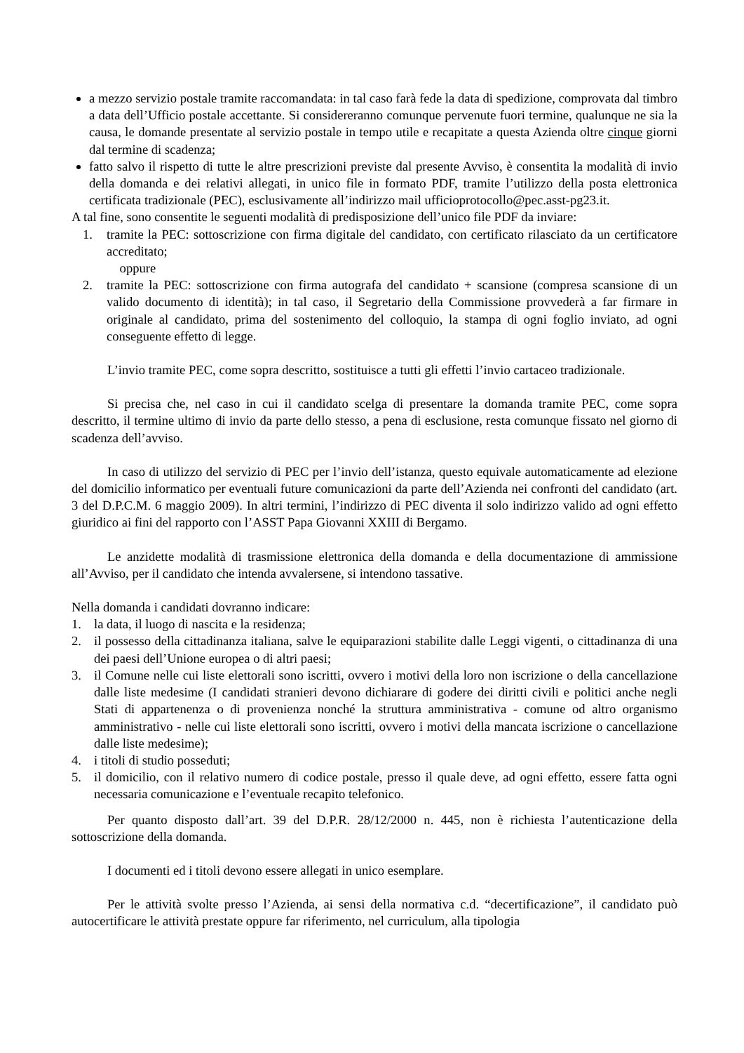a mezzo servizio postale tramite raccomandata: in tal caso farà fede la data di spedizione, comprovata dal timbro a data dell’Ufficio postale accettante. Si considereranno comunque pervenute fuori termine, qualunque ne sia la causa, le domande presentate al servizio postale in tempo utile e recapitate a questa Azienda oltre cinque giorni dal termine di scadenza;
fatto salvo il rispetto di tutte le altre prescrizioni previste dal presente Avviso, è consentita la modalità di invio della domanda e dei relativi allegati, in unico file in formato PDF, tramite l’utilizzo della posta elettronica certificata tradizionale (PEC), esclusivamente all’indirizzo mail ufficioprotocollo@pec.asst-pg23.it.
A tal fine, sono consentite le seguenti modalità di predisposizione dell’unico file PDF da inviare:
1. tramite la PEC: sottoscrizione con firma digitale del candidato, con certificato rilasciato da un certificatore accreditato;
oppure
2. tramite la PEC: sottoscrizione con firma autografa del candidato + scansione (compresa scansione di un valido documento di identità); in tal caso, il Segretario della Commissione provvederà a far firmare in originale al candidato, prima del sostenimento del colloquio, la stampa di ogni foglio inviato, ad ogni conseguente effetto di legge.
L’invio tramite PEC, come sopra descritto, sostituisce a tutti gli effetti l’invio cartaceo tradizionale.
Si precisa che, nel caso in cui il candidato scelga di presentare la domanda tramite PEC, come sopra descritto, il termine ultimo di invio da parte dello stesso, a pena di esclusione, resta comunque fissato nel giorno di scadenza dell’avviso.
In caso di utilizzo del servizio di PEC per l’invio dell’istanza, questo equivale automaticamente ad elezione del domicilio informatico per eventuali future comunicazioni da parte dell’Azienda nei confronti del candidato (art. 3 del D.P.C.M. 6 maggio 2009). In altri termini, l’indirizzo di PEC diventa il solo indirizzo valido ad ogni effetto giuridico ai fini del rapporto con l’ASST Papa Giovanni XXIII di Bergamo.
Le anzidette modalità di trasmissione elettronica della domanda e della documentazione di ammissione all’Avviso, per il candidato che intenda avvalersene, si intendono tassative.
Nella domanda i candidati dovranno indicare:
1. la data, il luogo di nascita e la residenza;
2. il possesso della cittadinanza italiana, salve le equiparazioni stabilite dalle Leggi vigenti, o cittadinanza di una dei paesi dell’Unione europea o di altri paesi;
3. il Comune nelle cui liste elettorali sono iscritti, ovvero i motivi della loro non iscrizione o della cancellazione dalle liste medesime (I candidati stranieri devono dichiarare di godere dei diritti civili e politici anche negli Stati di appartenenza o di provenienza nonché la struttura amministrativa - comune od altro organismo amministrativo - nelle cui liste elettorali sono iscritti, ovvero i motivi della mancata iscrizione o cancellazione dalle liste medesime);
4. i titoli di studio posseduti;
5. il domicilio, con il relativo numero di codice postale, presso il quale deve, ad ogni effetto, essere fatta ogni necessaria comunicazione e l’eventuale recapito telefonico.
Per quanto disposto dall’art. 39 del D.P.R. 28/12/2000 n. 445, non è richiesta l’autenticazione della sottoscrizione della domanda.
I documenti ed i titoli devono essere allegati in unico esemplare.
Per le attività svolte presso l’Azienda, ai sensi della normativa c.d. “decertificazione”, il candidato può autocertificare le attività prestate oppure far riferimento, nel curriculum, alla tipologia